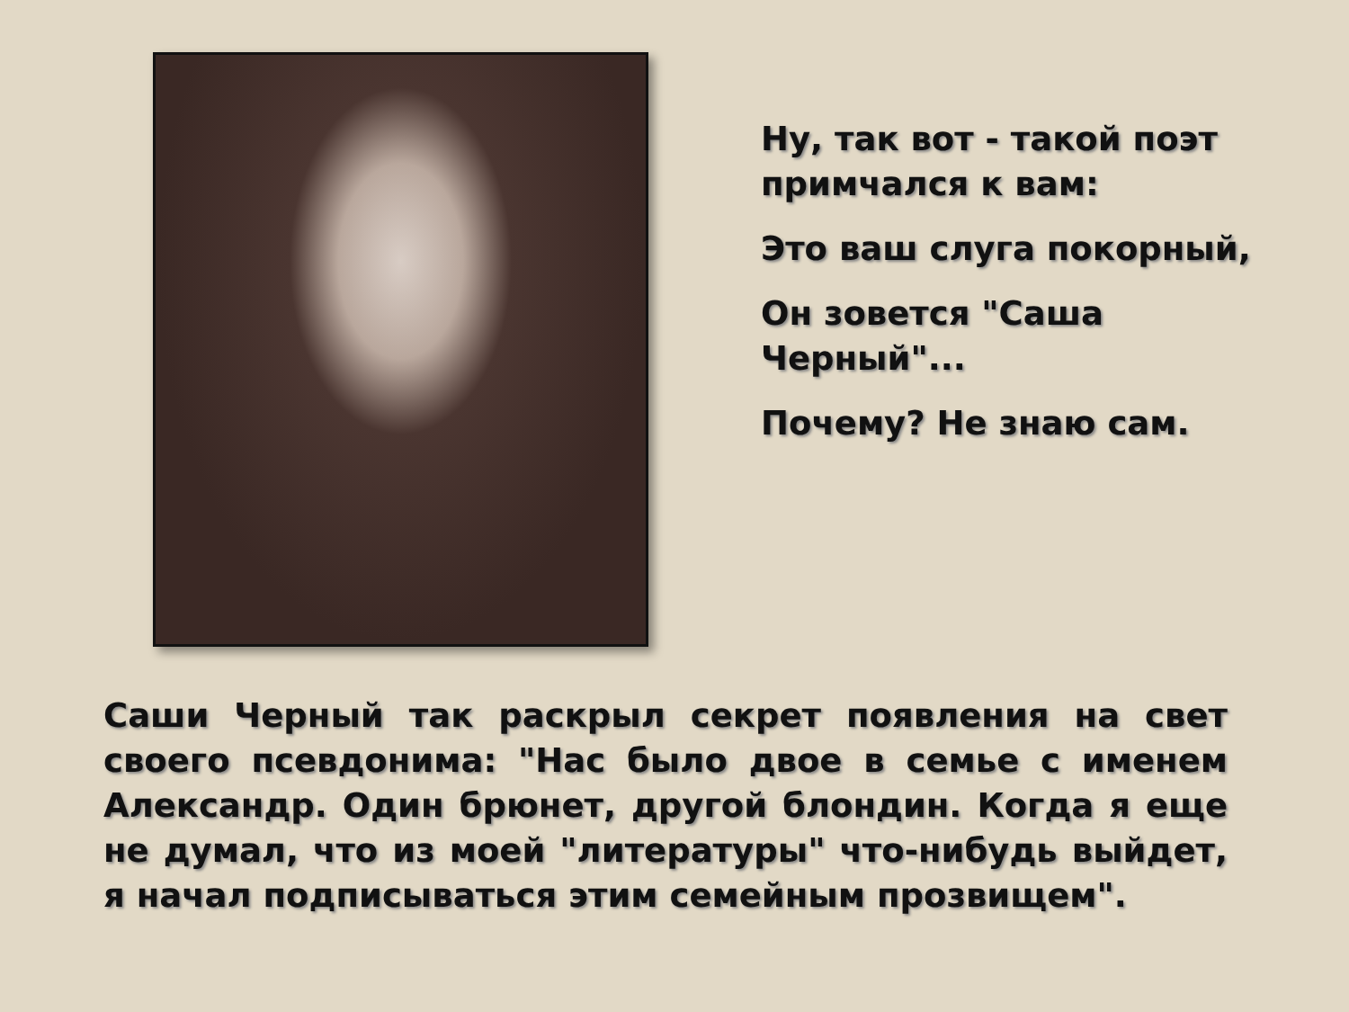Ну, так вот - такой поэт примчался к вам:
Это ваш слуга покорный,
Он зовется "Саша Черный"...
Почему? Не знаю сам.
Саши Черный так раскрыл секрет появления на свет своего псевдонима: "Нас было двое в семье с именем Александр. Один брюнет, другой блондин. Когда я еще не думал, что из моей "литературы" что-нибудь выйдет, я начал подписываться этим семейным прозвищем".